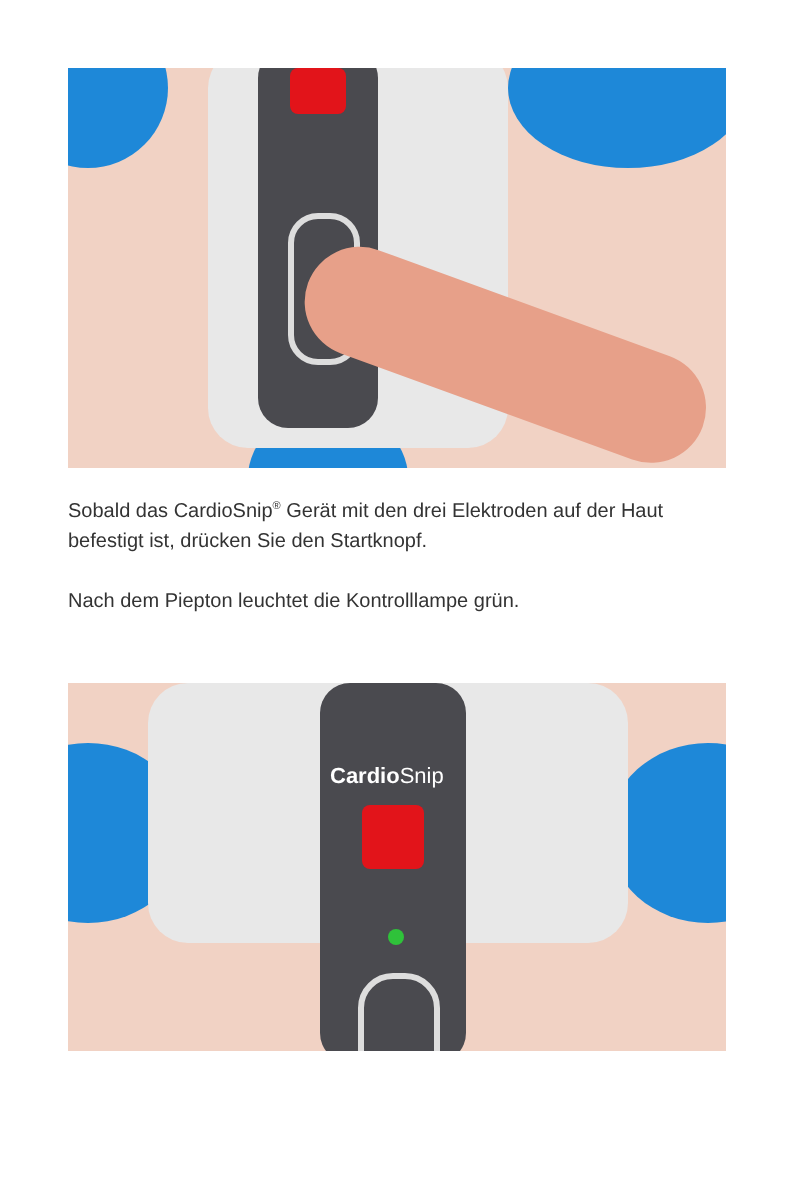Sobald das CardioSnip<sup>®</sup> Gerät mit den drei Elektroden auf der Haut befestigt ist, drücken Sie den Startknopf.
Nach dem Piepton leuchtet die Kontrolllampe grün.
Cardio Snip